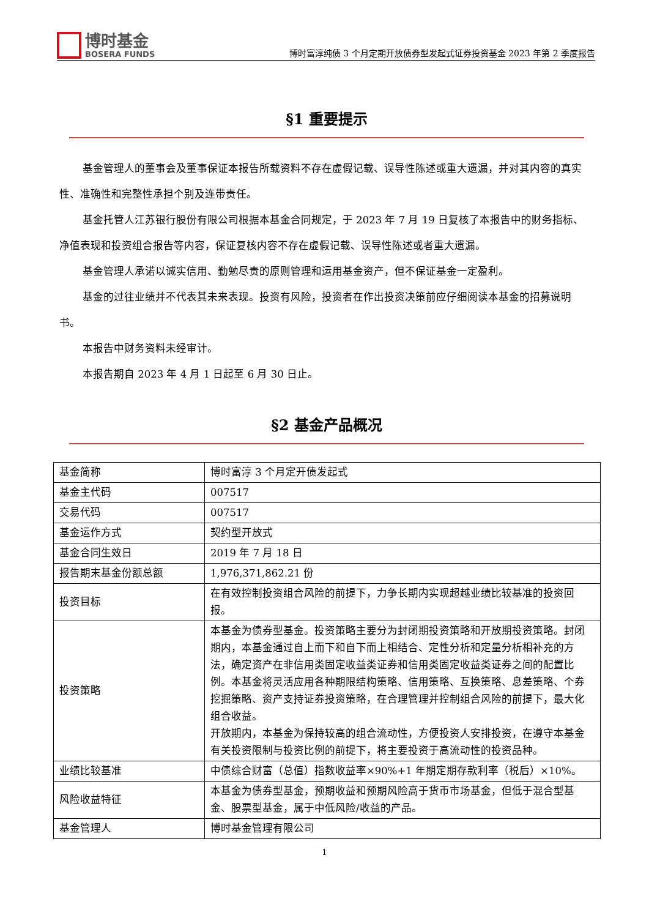博时基金
BOSERA FUNDS
博时富淳纯债 3 个月定期开放债券型发起式证券投资基金 2023 年第 2 季度报告
§1 重要提示
基金管理人的董事会及董事保证本报告所载资料不存在虚假记载、误导性陈述或重大遗漏，并对其内容的真实性、准确性和完整性承担个别及连带责任。
基金托管人江苏银行股份有限公司根据本基金合同规定，于 2023 年 7 月 19 日复核了本报告中的财务指标、净值表现和投资组合报告等内容，保证复核内容不存在虚假记载、误导性陈述或者重大遗漏。
基金管理人承诺以诚实信用、勤勉尽责的原则管理和运用基金资产，但不保证基金一定盈利。
基金的过往业绩并不代表其未来表现。投资有风险，投资者在作出投资决策前应仔细阅读本基金的招募说明书。
本报告中财务资料未经审计。
本报告期自 2023 年 4 月 1 日起至 6 月 30 日止。
§2 基金产品概况
| 基金简称 | 博时富淳 3 个月定开债发起式 |
| 基金主代码 | 007517 |
| 交易代码 | 007517 |
| 基金运作方式 | 契约型开放式 |
| 基金合同生效日 | 2019 年 7 月 18 日 |
| 报告期末基金份额总额 | 1,976,371,862.21 份 |
| 投资目标 | 在有效控制投资组合风险的前提下，力争长期内实现超越业绩比较基准的投资回报。 |
| 投资策略 | 本基金为债券型基金。投资策略主要分为封闭期投资策略和开放期投资策略。封闭期内，本基金通过自上而下和自下而上相结合、定性分析和定量分析相补充的方法，确定资产在非信用类固定收益类证券和信用类固定收益类证券之间的配置比例。本基金将灵活应用各种期限结构策略、信用策略、互换策略、息差策略、个券挖掘策略、资产支持证券投资策略，在合理管理并控制组合风险的前提下，最大化组合收益。 开放期内，本基金为保持较高的组合流动性，方便投资人安排投资，在遵守本基金有关投资限制与投资比例的前提下，将主要投资于高流动性的投资品种。 |
| 业绩比较基准 | 中债综合财富（总值）指数收益率×90%+1 年期定期存款利率（税后）×10%。 |
| 风险收益特征 | 本基金为债券型基金，预期收益和预期风险高于货币市场基金，但低于混合型基金、股票型基金，属于中低风险/收益的产品。 |
| 基金管理人 | 博时基金管理有限公司 |
1